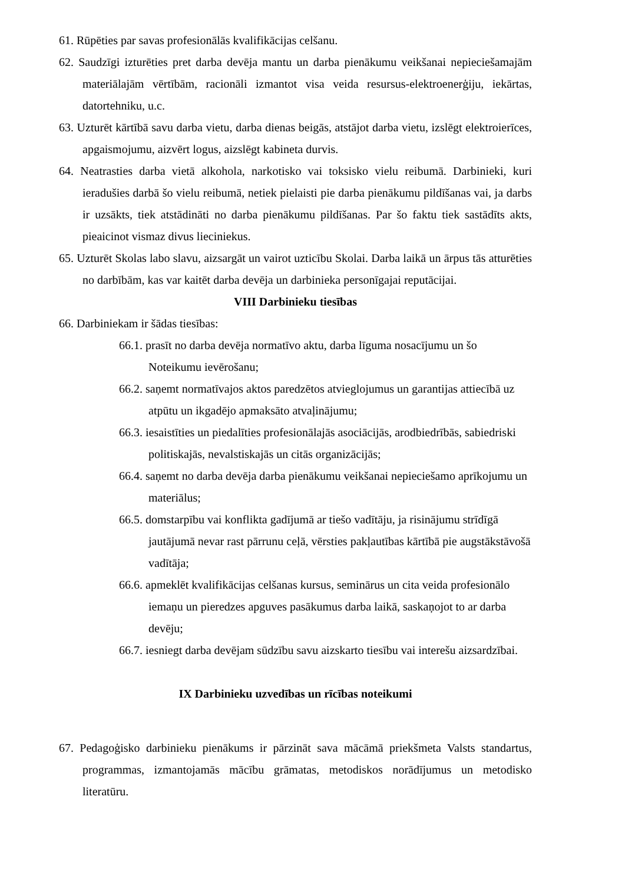61. Rūpēties par savas profesionālās kvalifikācijas celšanu.
62. Saudzīgi izturēties pret darba devēja mantu un darba pienākumu veikšanai nepieciešamajām materiālajām vērtībām, racionāli izmantot visa veida resursus-elektroenerģiju, iekārtas, datortehniku, u.c.
63. Uzturēt kārtībā savu darba vietu, darba dienas beigās, atstājot darba vietu, izslēgt elektroierīces, apgaismojumu, aizvērt logus, aizslēgt kabineta durvis.
64. Neatrasties darba vietā alkohola, narkotisko vai toksisko vielu reibumā. Darbinieki, kuri ieradušies darbā šo vielu reibumā, netiek pielaisti pie darba pienākumu pildīšanas vai, ja darbs ir uzsākts, tiek atstādināti no darba pienākumu pildīšanas. Par šo faktu tiek sastādīts akts, pieaicinot vismaz divus lieciniekus.
65. Uzturēt Skolas labo slavu, aizsargāt un vairot uzticību Skolai. Darba laikā un ārpus tās atturēties no darbībām, kas var kaitēt darba devēja un darbinieka personīgajai reputācijai.
VIII Darbinieku tiesības
66. Darbiniekam ir šādas tiesības:
66.1. prasīt no darba devēja normatīvo aktu, darba līguma nosacījumu un šo Noteikumu ievērošanu;
66.2. saņemt normatīvajos aktos paredzētos atvieglojumus un garantijas attiecībā uz atpūtu un ikgadējo apmaksāto atvaļinājumu;
66.3. iesaistīties un piedalīties profesionālajās asociācijās, arodbiedrībās, sabiedriski politiskajās, nevalstiskajās un citās organizācijās;
66.4. saņemt no darba devēja darba pienākumu veikšanai nepieciešamo aprīkojumu un materiālus;
66.5. domstarpību vai konflikta gadījumā ar tiešo vadītāju, ja risinājumu strīdīgā jautājumā nevar rast pārrunu ceļā, vērsties pakļautības kārtībā pie augstākstāvošā vadītāja;
66.6. apmeklēt kvalifikācijas celšanas kursus, seminārus un cita veida profesionālo iemaņu un pieredzes apguves pasākumus darba laikā, saskaņojot to ar darba devēju;
66.7. iesniegt darba devējam sūdzību savu aizskarto tiesību vai interešu aizsardzībai.
IX Darbinieku uzvedības un rīcības noteikumi
67. Pedagoģisko darbinieku pienākums ir pārzināt sava mācāmā priekšmeta Valsts standartus, programmas, izmantojamās mācību grāmatas, metodiskos norādījumus un metodisko literatūru.